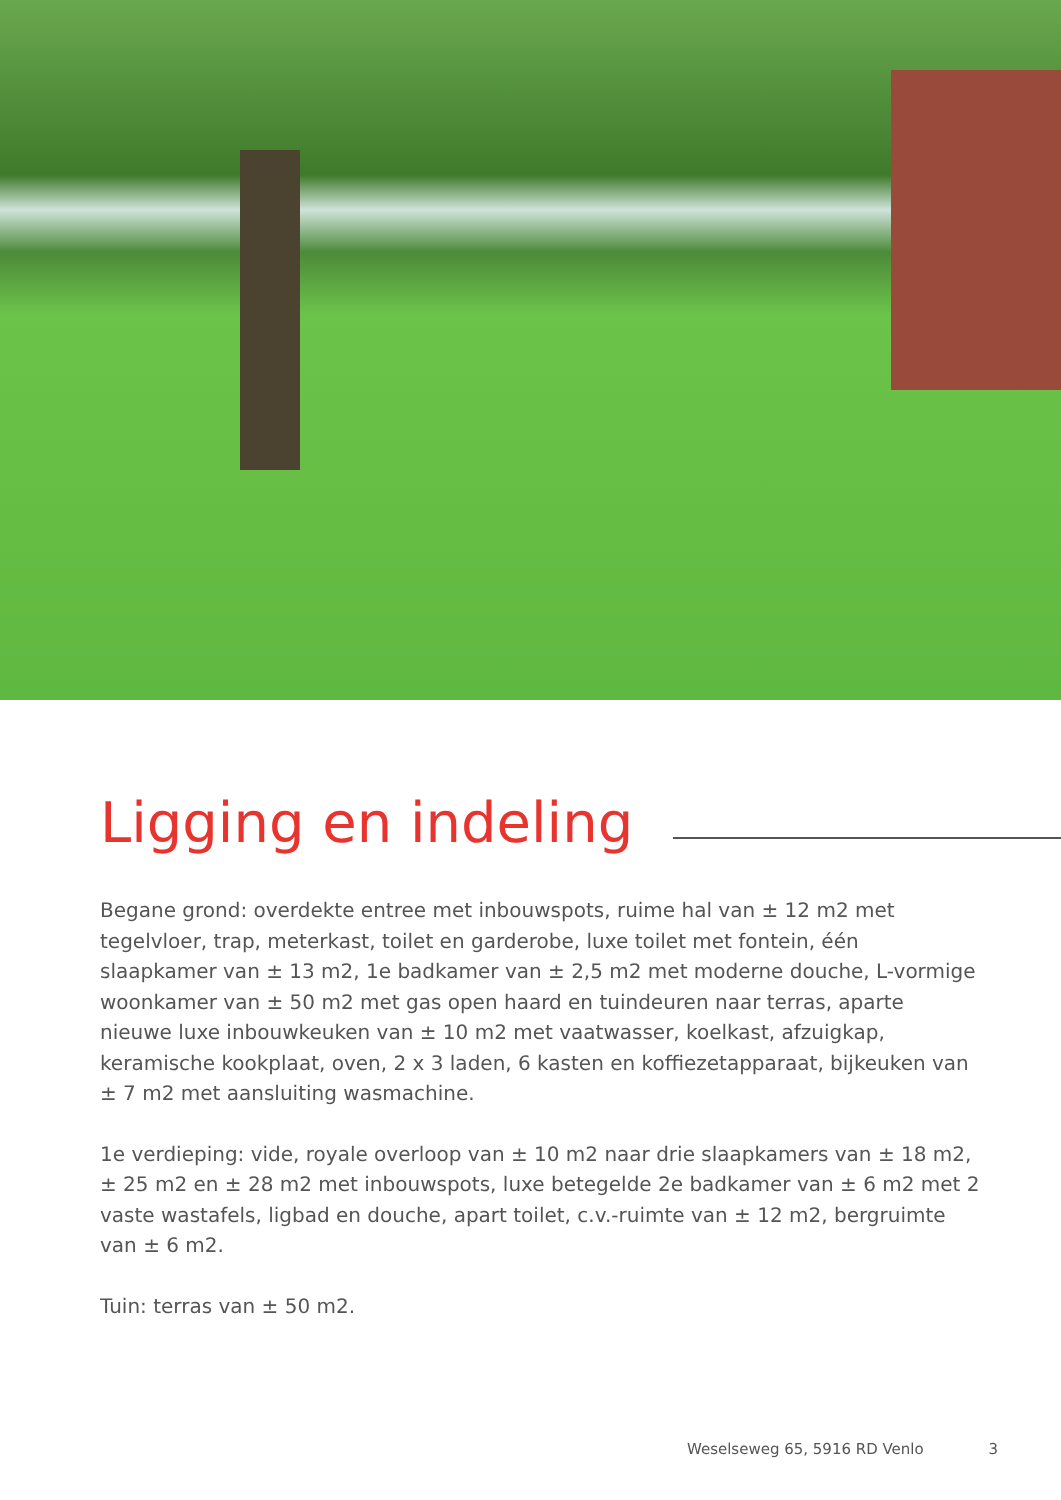Ligging en indeling
Begane grond: overdekte entree met inbouwspots, ruime hal van ± 12 m2 met tegelvloer, trap, meterkast, toilet en garderobe, luxe toilet met fontein, één slaapkamer van ± 13 m2, 1e badkamer van ± 2,5 m2 met moderne douche, L-vormige woonkamer van ± 50 m2 met gas open haard en tuindeuren naar terras, aparte nieuwe luxe inbouwkeuken van ± 10 m2 met vaatwasser, koelkast, afzuigkap, keramische kookplaat, oven, 2 x 3 laden, 6 kasten en koffiezetapparaat, bijkeuken van ± 7 m2 met aansluiting wasmachine.
1e verdieping: vide, royale overloop van ± 10 m2 naar drie slaapkamers van ± 18 m2, ± 25 m2 en ± 28 m2 met inbouwspots, luxe betegelde 2e badkamer van ± 6 m2 met 2 vaste wastafels, ligbad en douche, apart toilet, c.v.-ruimte van ± 12 m2, bergruimte van ± 6 m2.
Tuin: terras van ± 50 m2.
Weselseweg 65, 5916 RD Venlo 3